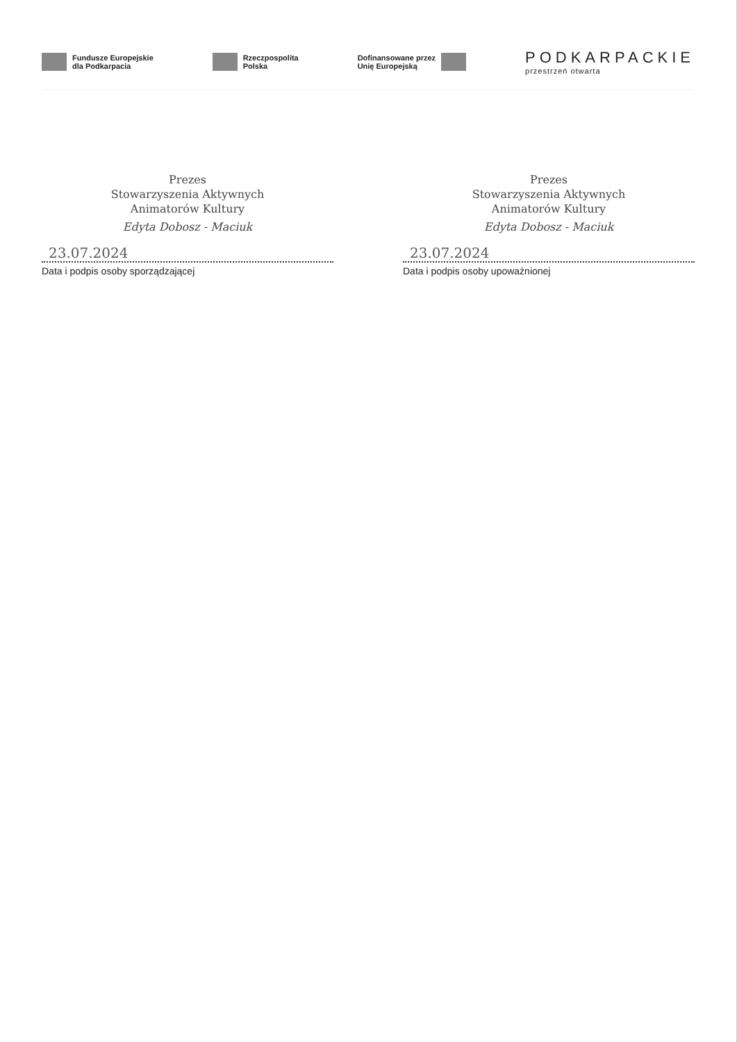Fundusze Europejskie
dla Podkarpacia
Rzeczpospolita
Polska
Dofinansowane przez
Unię Europejską
PODKARPACKIE
przestrzeń otwarta
Prezes
Stowarzyszenia Aktywnych
Animatorów Kultury
Edyta Dobosz - Maciuk
23.07.2024
Data i podpis osoby sporządzającej
Prezes
Stowarzyszenia Aktywnych
Animatorów Kultury
Edyta Dobosz - Maciuk
23.07.2024
Data i podpis osoby upoważnionej